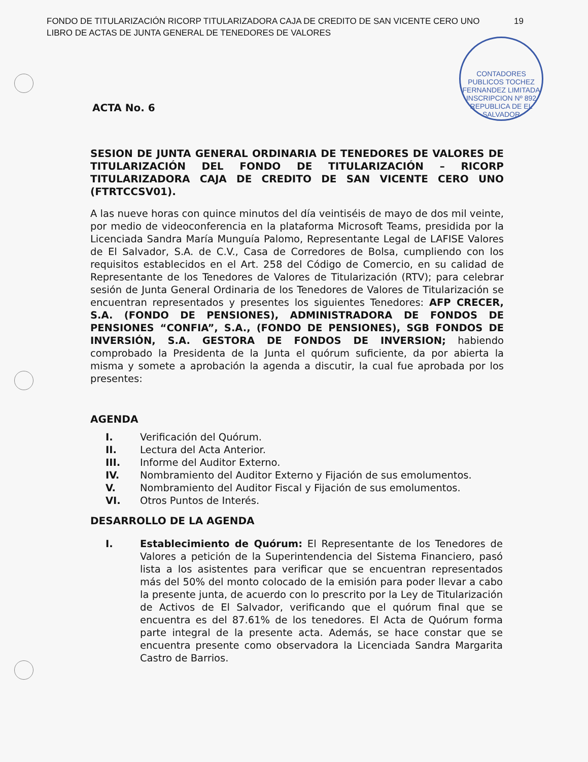FONDO DE TITULARIZACIÓN RICORP TITULARIZADORA CAJA DE CREDITO DE SAN VICENTE CERO UNO
LIBRO DE ACTAS DE JUNTA GENERAL DE TENEDORES DE VALORES
19
CONTADORES PUBLICOS TOCHEZ FERNANDEZ LIMITADA
INSCRIPCION Nº 892
REPUBLICA DE EL SALVADOR
ACTA No. 6
SESION DE JUNTA GENERAL ORDINARIA DE TENEDORES DE VALORES DE TITULARIZACIÓN DEL FONDO DE TITULARIZACIÓN – RICORP TITULARIZADORA CAJA DE CREDITO DE SAN VICENTE CERO UNO (FTRTCCSV01).
A las nueve horas con quince minutos del día veintiséis de mayo de dos mil veinte, por medio de videoconferencia en la plataforma Microsoft Teams, presidida por la Licenciada Sandra María Munguía Palomo, Representante Legal de LAFISE Valores de El Salvador, S.A. de C.V., Casa de Corredores de Bolsa, cumpliendo con los requisitos establecidos en el Art. 258 del Código de Comercio, en su calidad de Representante de los Tenedores de Valores de Titularización (RTV); para celebrar sesión de Junta General Ordinaria de los Tenedores de Valores de Titularización se encuentran representados y presentes los siguientes Tenedores: AFP CRECER, S.A. (FONDO DE PENSIONES), ADMINISTRADORA DE FONDOS DE PENSIONES “CONFIA”, S.A., (FONDO DE PENSIONES), SGB FONDOS DE INVERSIÓN, S.A. GESTORA DE FONDOS DE INVERSION; habiendo comprobado la Presidenta de la Junta el quórum suficiente, da por abierta la misma y somete a aprobación la agenda a discutir, la cual fue aprobada por los presentes:
AGENDA
| I. | Verificación del Quórum. |
| II. | Lectura del Acta Anterior. |
| III. | Informe del Auditor Externo. |
| IV. | Nombramiento del Auditor Externo y Fijación de sus emolumentos. |
| V. | Nombramiento del Auditor Fiscal y Fijación de sus emolumentos. |
| VI. | Otros Puntos de Interés. |
DESARROLLO DE LA AGENDA
| I. | Establecimiento de Quórum: El Representante de los Tenedores de Valores a petición de la Superintendencia del Sistema Financiero, pasó lista a los asistentes para verificar que se encuentran representados más del 50% del monto colocado de la emisión para poder llevar a cabo la presente junta, de acuerdo con lo prescrito por la Ley de Titularización de Activos de El Salvador, verificando que el quórum final que se encuentra es del 87.61% de los tenedores. El Acta de Quórum forma parte integral de la presente acta. Además, se hace constar que se encuentra presente como observadora la Licenciada Sandra Margarita Castro de Barrios. |